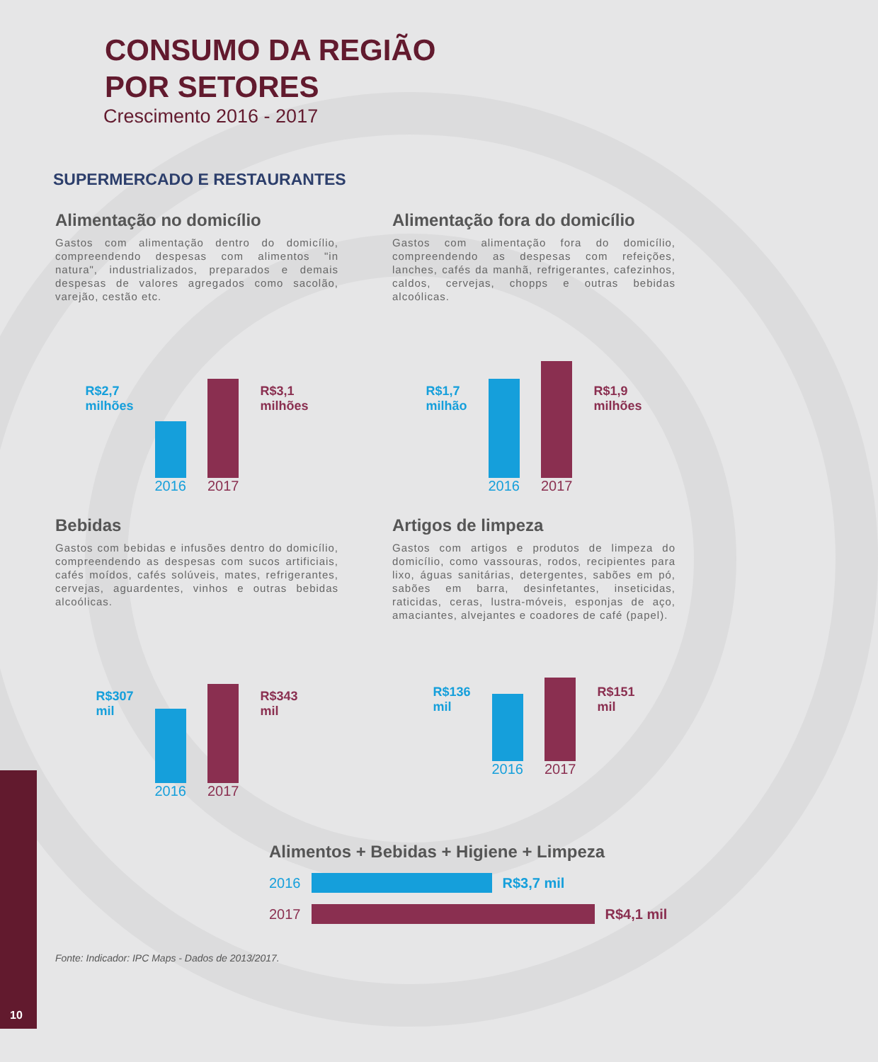10
CONSUMO DA REGIÃO
POR SETORES
Crescimento 2016 - 2017
SUPERMERCADO E RESTAURANTES
Alimentação no domicílio
Gastos com alimentação dentro do domicílio, compreendendo despesas com alimentos "in natura", industrializados, preparados e demais despesas de valores agregados como sacolão, varejão, cestão etc.
R$2,7
milhões
2016
2017
R$3,1
milhões
Alimentação fora do domicílio
Gastos com alimentação fora do domicílio, compreendendo as despesas com refeições, lanches, cafés da manhã, refrigerantes, cafezinhos, caldos, cervejas, chopps e outras bebidas alcoólicas.
R$1,7
milhão
2016
2017
R$1,9
milhões
Bebidas
Gastos com bebidas e infusões dentro do domicílio, compreendendo as despesas com sucos artificiais, cafés moídos, cafés solúveis, mates, refrigerantes, cervejas, aguardentes, vinhos e outras bebidas alcoólicas.
R$307
mil
2016
2017
R$343
mil
Artigos de limpeza
Gastos com artigos e produtos de limpeza do domicílio, como vassouras, rodos, recipientes para lixo, águas sanitárias, detergentes, sabões em pó, sabões em barra, desinfetantes, inseticidas, raticidas, ceras, lustra-móveis, esponjas de aço, amaciantes, alvejantes e coadores de café (papel).
R$136
mil
2016
2017
R$151
mil
Alimentos + Bebidas + Higiene + Limpeza
2016 R$3,7 mil
2017 R$4,1 mil
Fonte: Indicador: IPC Maps - Dados de 2013/2017.